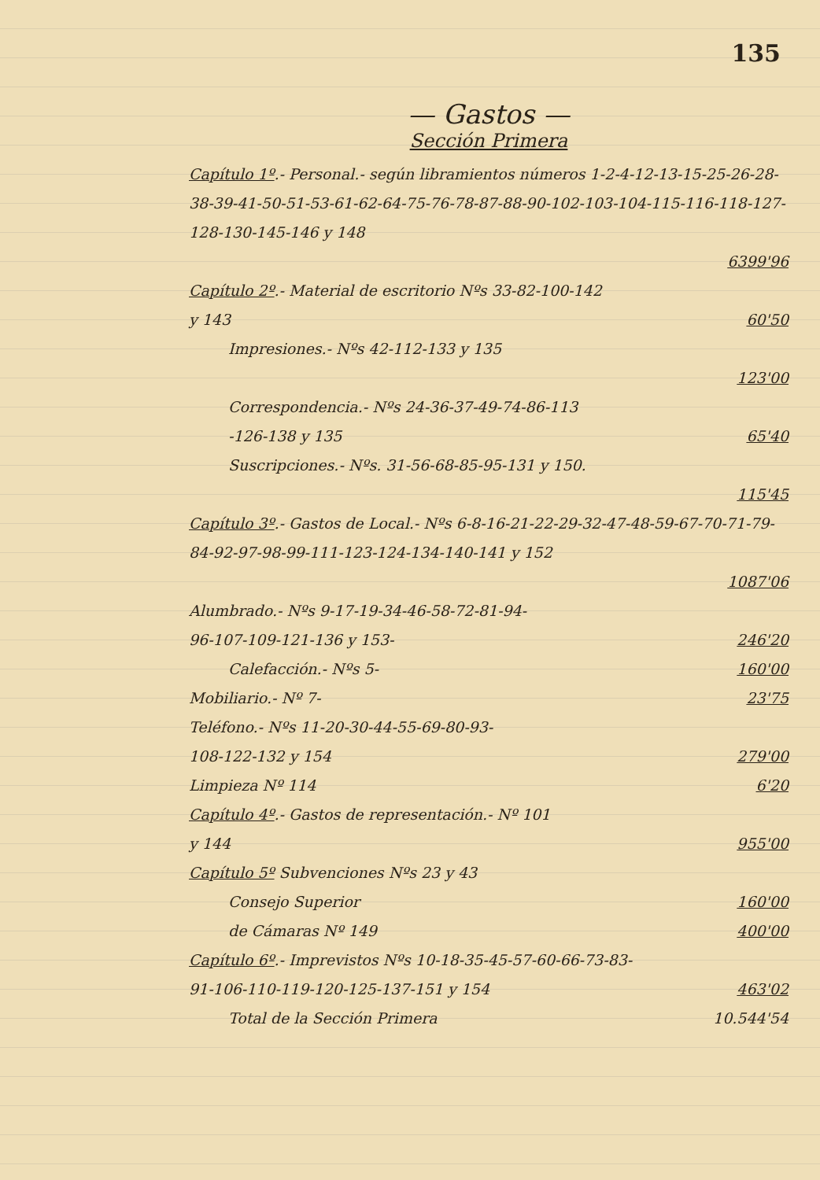135
— Gastos —
Sección Primera
Capítulo 1º.- Personal.- según libramientos números 1-2-4-12-13-15-25-26-28-38-39-41-50-51-53-61-62-64-75-76-78-87-88-90-102-103-104-115-116-118-127-128-130-145-146 y 148
6399'96
Capítulo 2º.- Material de escritorio Nºs 33-82-100-142
y 143 60'50
Impresiones.- Nºs 42-112-133 y 135
123'00
Correspondencia.- Nºs 24-36-37-49-74-86-113
-126-138 y 135 65'40
Suscripciones.- Nºs. 31-56-68-85-95-131 y 150.
115'45
Capítulo 3º.- Gastos de Local.- Nºs 6-8-16-21-22-29-32-47-48-59-67-70-71-79-84-92-97-98-99-111-123-124-134-140-141 y 152
1087'06
Alumbrado.- Nºs 9-17-19-34-46-58-72-81-94-
96-107-109-121-136 y 153- 246'20
Calefacción.- Nºs 5- 160'00
Mobiliario.- Nº 7- 23'75
Teléfono.- Nºs 11-20-30-44-55-69-80-93-
108-122-132 y 154 279'00
Limpieza Nº 114 6'20
Capítulo 4º.- Gastos de representación.- Nº 101
y 144 955'00
Capítulo 5º Subvenciones Nºs 23 y 43
Consejo Superior 160'00
de Cámaras Nº 149 400'00
Capítulo 6º.- Imprevistos Nºs 10-18-35-45-57-60-66-73-83-
91-106-110-119-120-125-137-151 y 154 463'02
Total de la Sección Primera 10.544'54